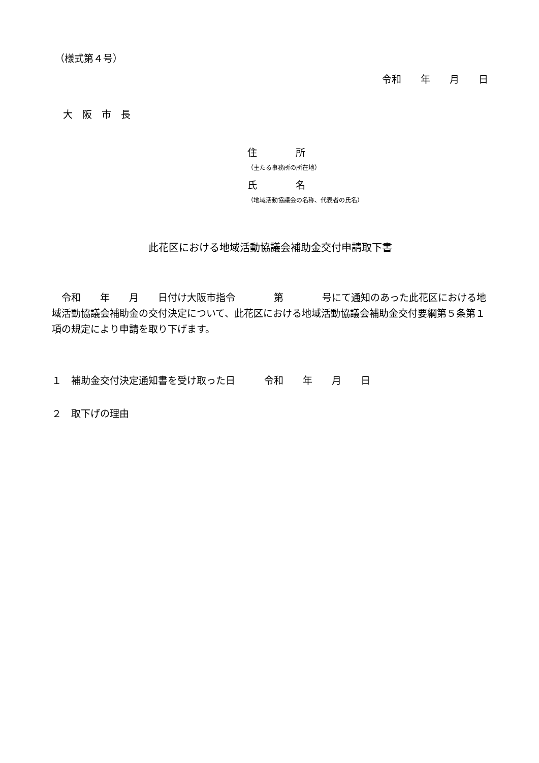（様式第４号）
令和　　年　　月　　日
大　阪　市　長
住　　　　所
（主たる事務所の所在地）
氏　　　　名
（地域活動協議会の名称、代表者の氏名）
此花区における地域活動協議会補助金交付申請取下書
　令和　　年　　月　　日付け大阪市指令　　　　第　　　　号にて通知のあった此花区における地域活動協議会補助金の交付決定について、此花区における地域活動協議会補助金交付要綱第５条第１項の規定により申請を取り下げます。
１　補助金交付決定通知書を受け取った日　　　令和　　年　　月　　日
２　取下げの理由